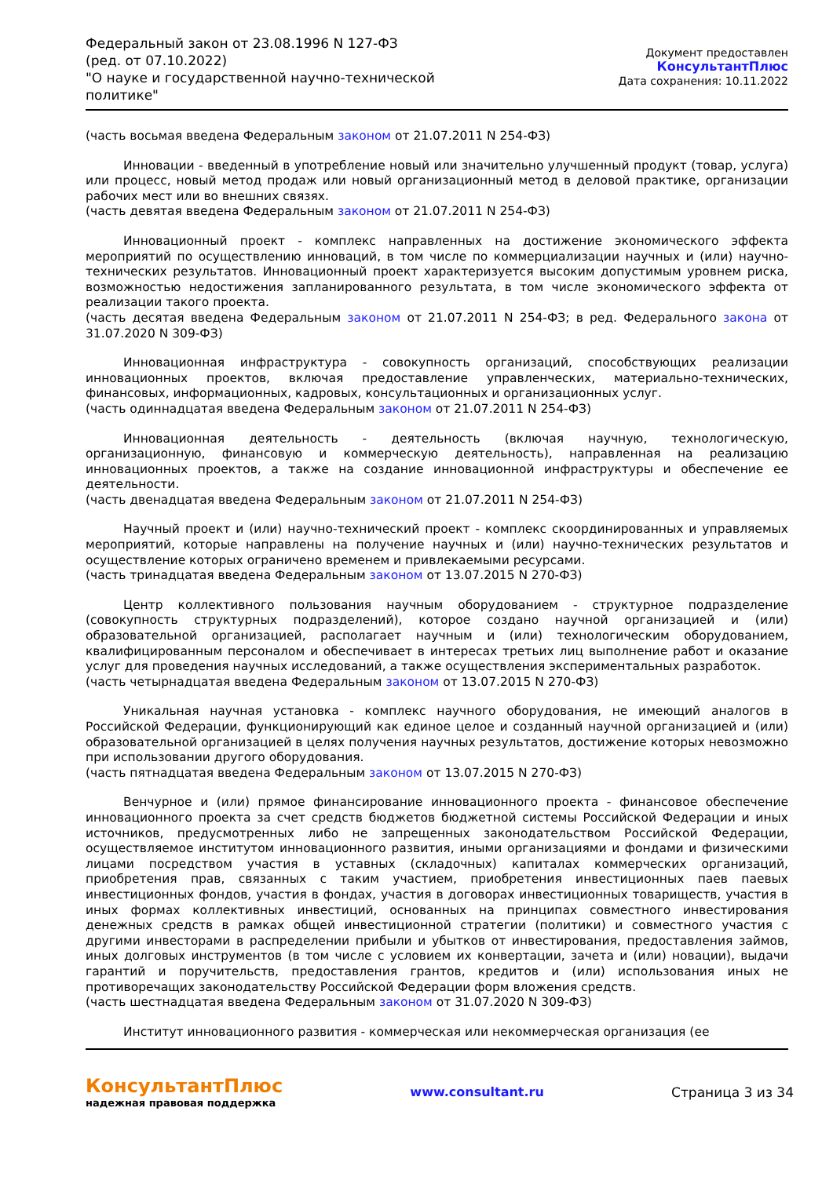Федеральный закон от 23.08.1996 N 127-ФЗ
(ред. от 07.10.2022)
"О науке и государственной научно-технической политике"
Документ предоставлен КонсультантПлюс
Дата сохранения: 10.11.2022
(часть восьмая введена Федеральным законом от 21.07.2011 N 254-ФЗ)
Инновации - введенный в употребление новый или значительно улучшенный продукт (товар, услуга) или процесс, новый метод продаж или новый организационный метод в деловой практике, организации рабочих мест или во внешних связях.
(часть девятая введена Федеральным законом от 21.07.2011 N 254-ФЗ)
Инновационный проект - комплекс направленных на достижение экономического эффекта мероприятий по осуществлению инноваций, в том числе по коммерциализации научных и (или) научно-технических результатов. Инновационный проект характеризуется высоким допустимым уровнем риска, возможностью недостижения запланированного результата, в том числе экономического эффекта от реализации такого проекта.
(часть десятая введена Федеральным законом от 21.07.2011 N 254-ФЗ; в ред. Федерального закона от 31.07.2020 N 309-ФЗ)
Инновационная инфраструктура - совокупность организаций, способствующих реализации инновационных проектов, включая предоставление управленческих, материально-технических, финансовых, информационных, кадровых, консультационных и организационных услуг.
(часть одиннадцатая введена Федеральным законом от 21.07.2011 N 254-ФЗ)
Инновационная деятельность - деятельность (включая научную, технологическую, организационную, финансовую и коммерческую деятельность), направленная на реализацию инновационных проектов, а также на создание инновационной инфраструктуры и обеспечение ее деятельности.
(часть двенадцатая введена Федеральным законом от 21.07.2011 N 254-ФЗ)
Научный проект и (или) научно-технический проект - комплекс скоординированных и управляемых мероприятий, которые направлены на получение научных и (или) научно-технических результатов и осуществление которых ограничено временем и привлекаемыми ресурсами.
(часть тринадцатая введена Федеральным законом от 13.07.2015 N 270-ФЗ)
Центр коллективного пользования научным оборудованием - структурное подразделение (совокупность структурных подразделений), которое создано научной организацией и (или) образовательной организацией, располагает научным и (или) технологическим оборудованием, квалифицированным персоналом и обеспечивает в интересах третьих лиц выполнение работ и оказание услуг для проведения научных исследований, а также осуществления экспериментальных разработок.
(часть четырнадцатая введена Федеральным законом от 13.07.2015 N 270-ФЗ)
Уникальная научная установка - комплекс научного оборудования, не имеющий аналогов в Российской Федерации, функционирующий как единое целое и созданный научной организацией и (или) образовательной организацией в целях получения научных результатов, достижение которых невозможно при использовании другого оборудования.
(часть пятнадцатая введена Федеральным законом от 13.07.2015 N 270-ФЗ)
Венчурное и (или) прямое финансирование инновационного проекта - финансовое обеспечение инновационного проекта за счет средств бюджетов бюджетной системы Российской Федерации и иных источников, предусмотренных либо не запрещенных законодательством Российской Федерации, осуществляемое институтом инновационного развития, иными организациями и фондами и физическими лицами посредством участия в уставных (складочных) капиталах коммерческих организаций, приобретения прав, связанных с таким участием, приобретения инвестиционных паев паевых инвестиционных фондов, участия в фондах, участия в договорах инвестиционных товариществ, участия в иных формах коллективных инвестиций, основанных на принципах совместного инвестирования денежных средств в рамках общей инвестиционной стратегии (политики) и совместного участия с другими инвесторами в распределении прибыли и убытков от инвестирования, предоставления займов, иных долговых инструментов (в том числе с условием их конвертации, зачета и (или) новации), выдачи гарантий и поручительств, предоставления грантов, кредитов и (или) использования иных не противоречащих законодательству Российской Федерации форм вложения средств.
(часть шестнадцатая введена Федеральным законом от 31.07.2020 N 309-ФЗ)
Институт инновационного развития - коммерческая или некоммерческая организация (ее
КонсультантПлюс
надежная правовая поддержка
www.consultant.ru Страница 3 из 34